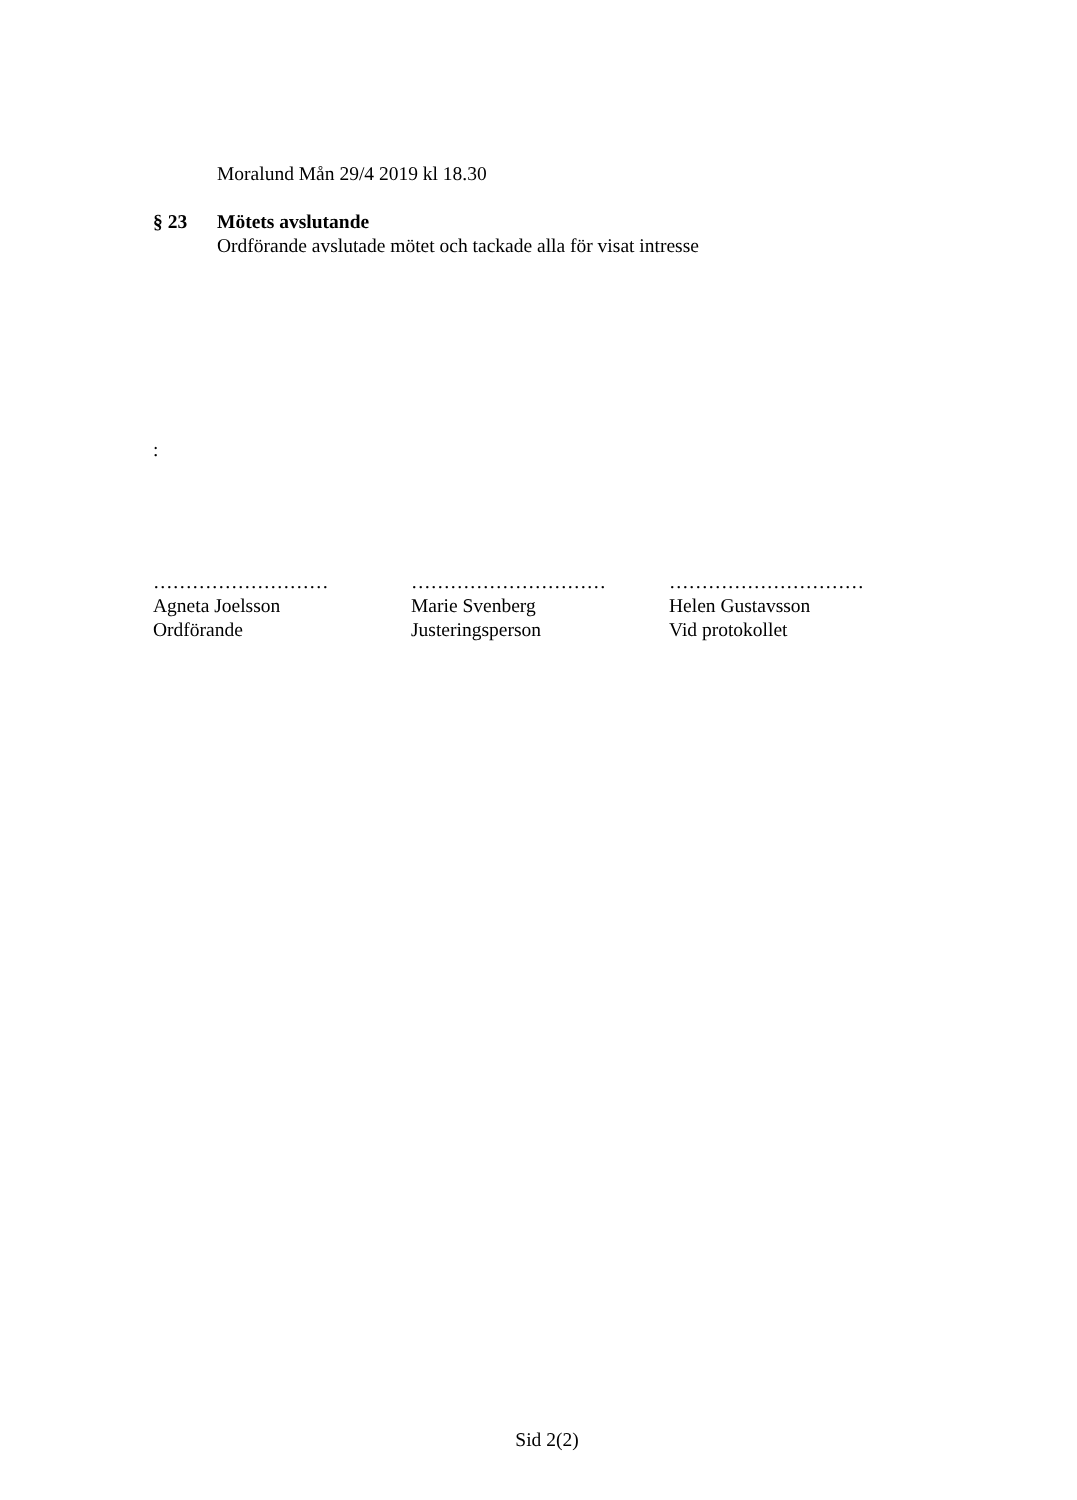Moralund Mån 29/4 2019 kl 18.30
§ 23 Mötets avslutande
Ordförande avslutade mötet och tackade alla för visat intresse
:
………………………
Agneta Joelsson
Ordförande
…………………………
Marie Svenberg
Justeringsperson
…………………………
Helen Gustavsson
Vid protokollet
Sid 2(2)